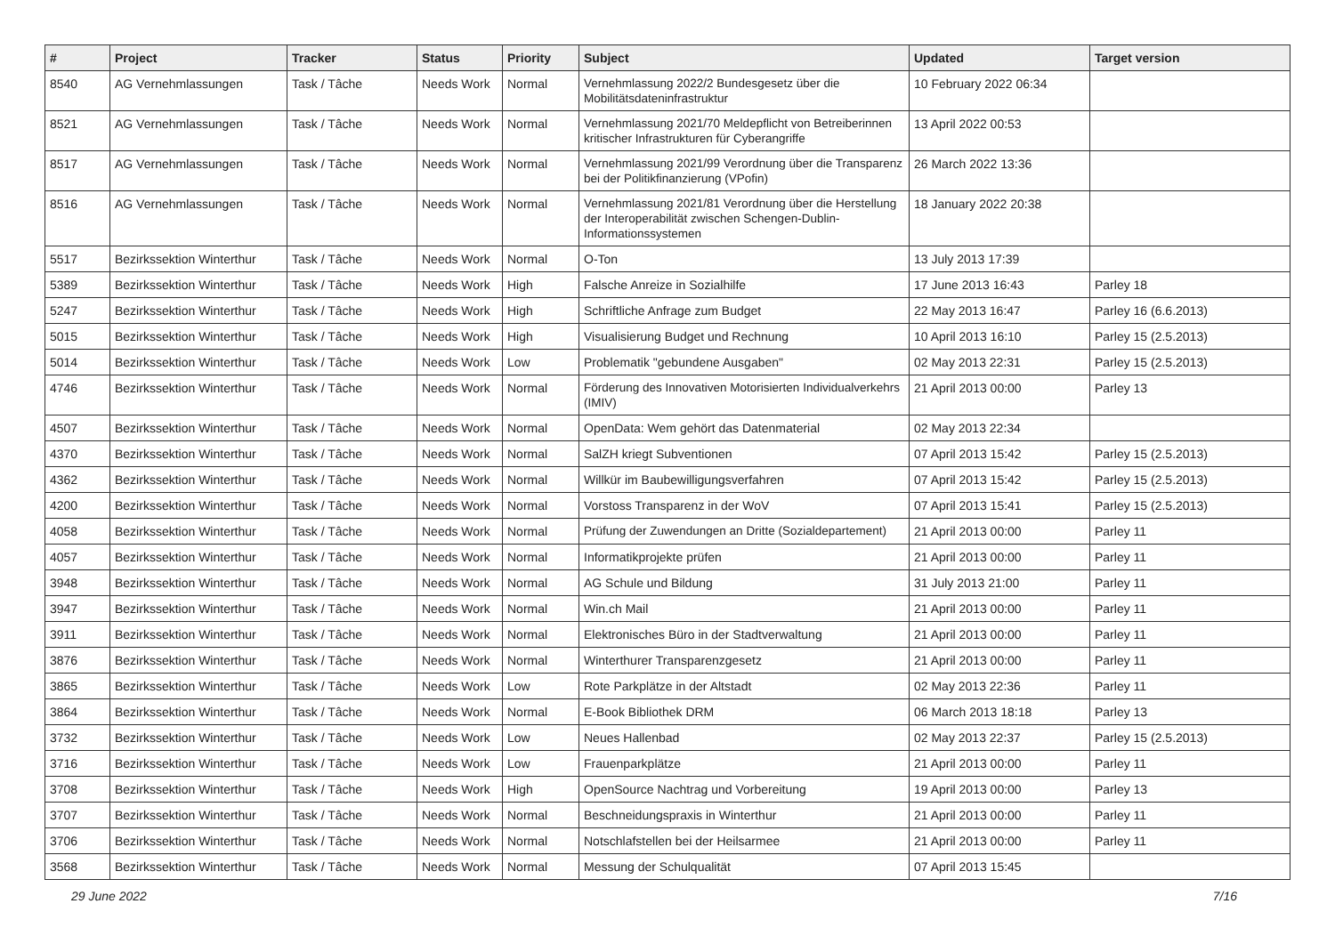| # | Project | Tracker | Status | Priority | Subject | Updated | Target version |
| --- | --- | --- | --- | --- | --- | --- | --- |
| 8540 | AG Vernehmlassungen | Task / Tâche | Needs Work | Normal | Vernehmlassung 2022/2 Bundesgesetz über die Mobilitätsdateninfrastruktur | 10 February 2022 06:34 | |
| 8521 | AG Vernehmlassungen | Task / Tâche | Needs Work | Normal | Vernehmlassung 2021/70 Meldepflicht von Betreiberinnen kritischer Infrastrukturen für Cyberangriffe | 13 April 2022 00:53 | |
| 8517 | AG Vernehmlassungen | Task / Tâche | Needs Work | Normal | Vernehmlassung 2021/99 Verordnung über die Transparenz bei der Politikfinanzierung (VPofin) | 26 March 2022 13:36 | |
| 8516 | AG Vernehmlassungen | Task / Tâche | Needs Work | Normal | Vernehmlassung 2021/81 Verordnung über die Herstellung der Interoperabilität zwischen Schengen-Dublin-Informationssystemen | 18 January 2022 20:38 | |
| 5517 | Bezirkssektion Winterthur | Task / Tâche | Needs Work | Normal | O-Ton | 13 July 2013 17:39 | |
| 5389 | Bezirkssektion Winterthur | Task / Tâche | Needs Work | High | Falsche Anreize in Sozialhilfe | 17 June 2013 16:43 | Parley 18 |
| 5247 | Bezirkssektion Winterthur | Task / Tâche | Needs Work | High | Schriftliche Anfrage zum Budget | 22 May 2013 16:47 | Parley 16 (6.6.2013) |
| 5015 | Bezirkssektion Winterthur | Task / Tâche | Needs Work | High | Visualisierung Budget und Rechnung | 10 April 2013 16:10 | Parley 15 (2.5.2013) |
| 5014 | Bezirkssektion Winterthur | Task / Tâche | Needs Work | Low | Problematik "gebundene Ausgaben" | 02 May 2013 22:31 | Parley 15 (2.5.2013) |
| 4746 | Bezirkssektion Winterthur | Task / Tâche | Needs Work | Normal | Förderung des Innovativen Motorisierten Individualverkehrs (IMIV) | 21 April 2013 00:00 | Parley 13 |
| 4507 | Bezirkssektion Winterthur | Task / Tâche | Needs Work | Normal | OpenData: Wem gehört das Datenmaterial | 02 May 2013 22:34 | |
| 4370 | Bezirkssektion Winterthur | Task / Tâche | Needs Work | Normal | SalZH kriegt Subventionen | 07 April 2013 15:42 | Parley 15 (2.5.2013) |
| 4362 | Bezirkssektion Winterthur | Task / Tâche | Needs Work | Normal | Willkür im Baubewilligungsverfahren | 07 April 2013 15:42 | Parley 15 (2.5.2013) |
| 4200 | Bezirkssektion Winterthur | Task / Tâche | Needs Work | Normal | Vorstoss Transparenz in der WoV | 07 April 2013 15:41 | Parley 15 (2.5.2013) |
| 4058 | Bezirkssektion Winterthur | Task / Tâche | Needs Work | Normal | Prüfung der Zuwendungen an Dritte (Sozialdepartement) | 21 April 2013 00:00 | Parley 11 |
| 4057 | Bezirkssektion Winterthur | Task / Tâche | Needs Work | Normal | Informatikprojekte prüfen | 21 April 2013 00:00 | Parley 11 |
| 3948 | Bezirkssektion Winterthur | Task / Tâche | Needs Work | Normal | AG Schule und Bildung | 31 July 2013 21:00 | Parley 11 |
| 3947 | Bezirkssektion Winterthur | Task / Tâche | Needs Work | Normal | Win.ch Mail | 21 April 2013 00:00 | Parley 11 |
| 3911 | Bezirkssektion Winterthur | Task / Tâche | Needs Work | Normal | Elektronisches Büro in der Stadtverwaltung | 21 April 2013 00:00 | Parley 11 |
| 3876 | Bezirkssektion Winterthur | Task / Tâche | Needs Work | Normal | Winterthurer Transparenzgesetz | 21 April 2013 00:00 | Parley 11 |
| 3865 | Bezirkssektion Winterthur | Task / Tâche | Needs Work | Low | Rote Parkplätze in der Altstadt | 02 May 2013 22:36 | Parley 11 |
| 3864 | Bezirkssektion Winterthur | Task / Tâche | Needs Work | Normal | E-Book Bibliothek DRM | 06 March 2013 18:18 | Parley 13 |
| 3732 | Bezirkssektion Winterthur | Task / Tâche | Needs Work | Low | Neues Hallenbad | 02 May 2013 22:37 | Parley 15 (2.5.2013) |
| 3716 | Bezirkssektion Winterthur | Task / Tâche | Needs Work | Low | Frauenparkplätze | 21 April 2013 00:00 | Parley 11 |
| 3708 | Bezirkssektion Winterthur | Task / Tâche | Needs Work | High | OpenSource Nachtrag und Vorbereitung | 19 April 2013 00:00 | Parley 13 |
| 3707 | Bezirkssektion Winterthur | Task / Tâche | Needs Work | Normal | Beschneidungspraxis in Winterthur | 21 April 2013 00:00 | Parley 11 |
| 3706 | Bezirkssektion Winterthur | Task / Tâche | Needs Work | Normal | Notschlafstellen bei der Heilsarmee | 21 April 2013 00:00 | Parley 11 |
| 3568 | Bezirkssektion Winterthur | Task / Tâche | Needs Work | Normal | Messung der Schulqualität | 07 April 2013 15:45 | |
29 June 2022 7/16